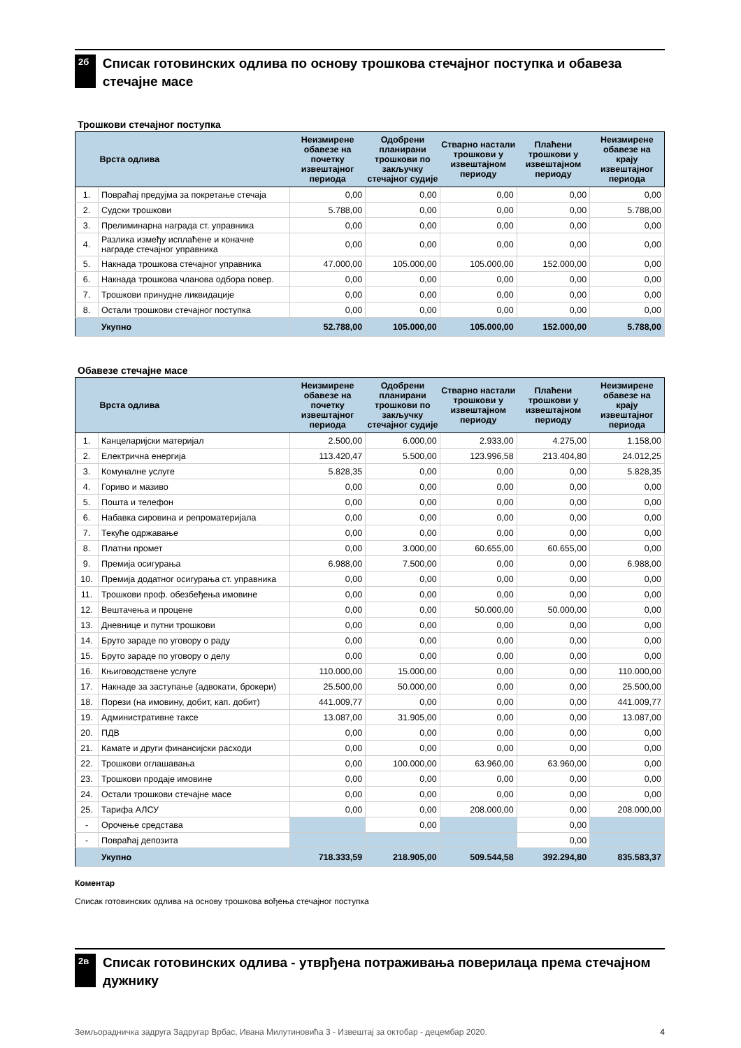2б
Списак готовинских одлива по основу трошкова стечајног поступка и обавеза стечајне масе
Трошкови стечајног поступка
| | Врста одлива | Неизмирене обавезе на почетку извештајног периода | Одобрени планирани трошкови по закључку стечајног судије | Стварно настали трошкови у извештајном периоду | Плаћени трошкови у извештајном периоду | Неизмирене обавезе на крају извештајног периода |
| --- | --- | --- | --- | --- | --- | --- |
| 1. | Повраћај предујма за покретање стечаја | 0,00 | 0,00 | 0,00 | 0,00 | 0,00 |
| 2. | Судски трошкови | 5.788,00 | 0,00 | 0,00 | 0,00 | 5.788,00 |
| 3. | Прелиминарна награда ст. управника | 0,00 | 0,00 | 0,00 | 0,00 | 0,00 |
| 4. | Разлика између исплаћене и коначне награде стечајног управника | 0,00 | 0,00 | 0,00 | 0,00 | 0,00 |
| 5. | Накнада трошкова стечајног управника | 47.000,00 | 105.000,00 | 105.000,00 | 152.000,00 | 0,00 |
| 6. | Накнада трошкова чланова одбора повер. | 0,00 | 0,00 | 0,00 | 0,00 | 0,00 |
| 7. | Трошкови принудне ликвидације | 0,00 | 0,00 | 0,00 | 0,00 | 0,00 |
| 8. | Остали трошкови стечајног поступка | 0,00 | 0,00 | 0,00 | 0,00 | 0,00 |
| | Укупно | 52.788,00 | 105.000,00 | 105.000,00 | 152.000,00 | 5.788,00 |
Обавезе стечајне масе
| | Врста одлива | Неизмирене обавезе на почетку извештајног периода | Одобрени планирани трошкови по закључку стечајног судије | Стварно настали трошкови у извештајном периоду | Плаћени трошкови у извештајном периоду | Неизмирене обавезе на крају извештајног периода |
| --- | --- | --- | --- | --- | --- | --- |
| 1. | Канцеларијски материјал | 2.500,00 | 6.000,00 | 2.933,00 | 4.275,00 | 1.158,00 |
| 2. | Електрична енергија | 113.420,47 | 5.500,00 | 123.996,58 | 213.404,80 | 24.012,25 |
| 3. | Комуналне услуге | 5.828,35 | 0,00 | 0,00 | 0,00 | 5.828,35 |
| 4. | Гориво и мазиво | 0,00 | 0,00 | 0,00 | 0,00 | 0,00 |
| 5. | Пошта и телефон | 0,00 | 0,00 | 0,00 | 0,00 | 0,00 |
| 6. | Набавка сировина и репроматеријала | 0,00 | 0,00 | 0,00 | 0,00 | 0,00 |
| 7. | Текуће одржавање | 0,00 | 0,00 | 0,00 | 0,00 | 0,00 |
| 8. | Платни промет | 0,00 | 3.000,00 | 60.655,00 | 60.655,00 | 0,00 |
| 9. | Премија осигурања | 6.988,00 | 7.500,00 | 0,00 | 0,00 | 6.988,00 |
| 10. | Премија додатног осигурања ст. управника | 0,00 | 0,00 | 0,00 | 0,00 | 0,00 |
| 11. | Трошкови проф. обезбеђења имовине | 0,00 | 0,00 | 0,00 | 0,00 | 0,00 |
| 12. | Вештачења и процене | 0,00 | 0,00 | 50.000,00 | 50.000,00 | 0,00 |
| 13. | Дневнице и путни трошкови | 0,00 | 0,00 | 0,00 | 0,00 | 0,00 |
| 14. | Бруто зараде по уговору о раду | 0,00 | 0,00 | 0,00 | 0,00 | 0,00 |
| 15. | Бруто зараде по уговору о делу | 0,00 | 0,00 | 0,00 | 0,00 | 0,00 |
| 16. | Књиговодствене услуге | 110.000,00 | 15.000,00 | 0,00 | 0,00 | 110.000,00 |
| 17. | Накнаде за заступање (адвокати, брокери) | 25.500,00 | 50.000,00 | 0,00 | 0,00 | 25.500,00 |
| 18. | Порези (на имовину, добит, кап. добит) | 441.009,77 | 0,00 | 0,00 | 0,00 | 441.009,77 |
| 19. | Административне таксе | 13.087,00 | 31.905,00 | 0,00 | 0,00 | 13.087,00 |
| 20. | ПДВ | 0,00 | 0,00 | 0,00 | 0,00 | 0,00 |
| 21. | Камате и други финансијски расходи | 0,00 | 0,00 | 0,00 | 0,00 | 0,00 |
| 22. | Трошкови оглашавања | 0,00 | 100.000,00 | 63.960,00 | 63.960,00 | 0,00 |
| 23. | Трошкови продаје имовине | 0,00 | 0,00 | 0,00 | 0,00 | 0,00 |
| 24. | Остали трошкови стечајне масе | 0,00 | 0,00 | 0,00 | 0,00 | 0,00 |
| 25. | Тарифа АЛСУ | 0,00 | 0,00 | 208.000,00 | 0,00 | 208.000,00 |
| - | Орочење средстава | | 0,00 | | 0,00 | |
| - | Повраћај депозита | | | | 0,00 | |
| | Укупно | 718.333,59 | 218.905,00 | 509.544,58 | 392.294,80 | 835.583,37 |
Коментар
Списак готовинских одлива на основу трошкова вођења стечајног поступка
2в
Списак готовинских одлива - утврђена потраживања поверилаца према стечајном дужнику
Земљорадничка задруга Задругар Врбас, Ивана Милутиновића 3 - Извештај за октобар - децембар 2020. 4